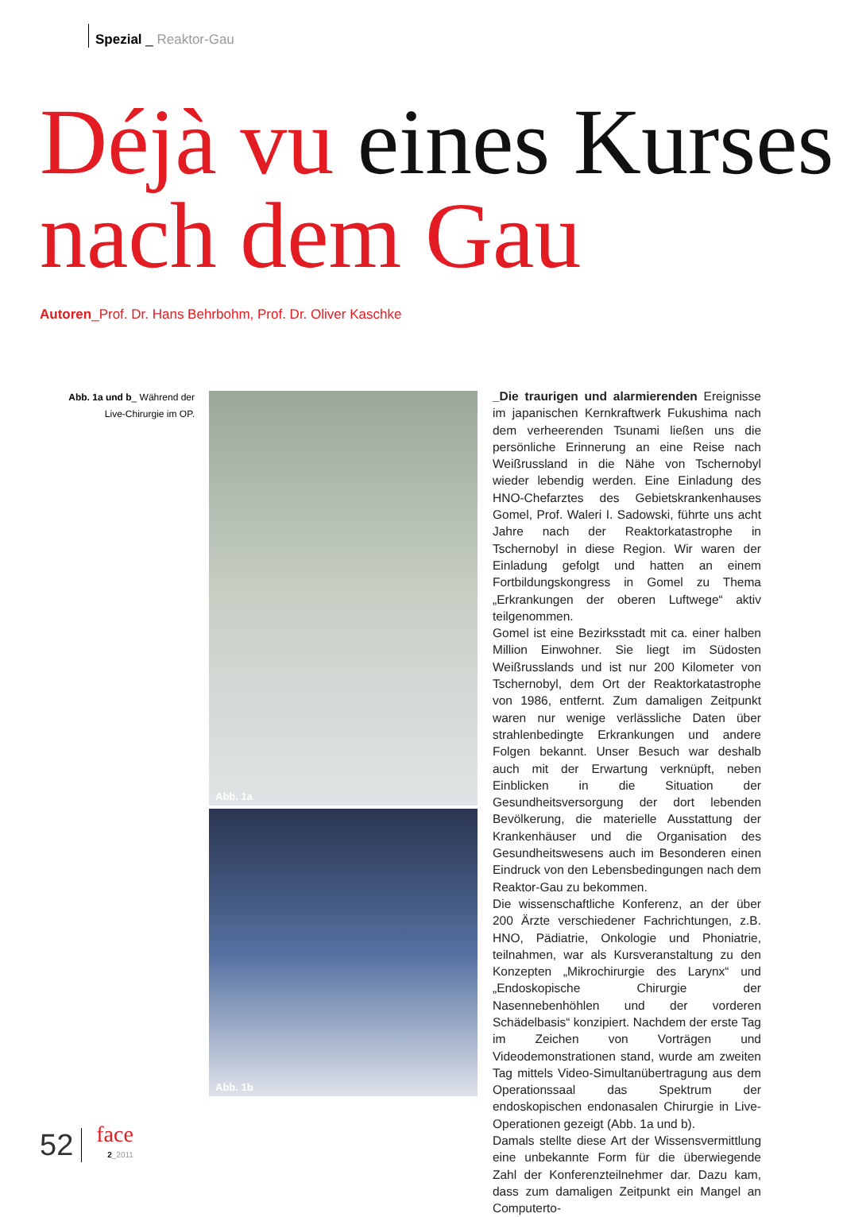Spezial _ Reaktor-Gau
Déjà vu eines Kurses
nach dem Gau
Autoren_Prof. Dr. Hans Behrbohm, Prof. Dr. Oliver Kaschke
Abb. 1a und b_ Während der Live-Chirurgie im OP.
Abb. 1a
Abb. 1b
_Die traurigen und alarmierenden Ereignisse im japanischen Kernkraftwerk Fukushima nach dem verheerenden Tsunami ließen uns die persönliche Erinnerung an eine Reise nach Weißrussland in die Nähe von Tschernobyl wieder lebendig werden. Eine Einladung des HNO-Chefarztes des Gebietskrankenhauses Gomel, Prof. Waleri I. Sadowski, führte uns acht Jahre nach der Reaktorkatastrophe in Tschernobyl in diese Region. Wir waren der Einladung gefolgt und hatten an einem Fortbildungskongress in Gomel zu Thema „Erkrankungen der oberen Luftwege“ aktiv teilgenommen.
Gomel ist eine Bezirksstadt mit ca. einer halben Million Einwohner. Sie liegt im Südosten Weißrusslands und ist nur 200 Kilometer von Tschernobyl, dem Ort der Reaktorkatastrophe von 1986, entfernt. Zum damaligen Zeitpunkt waren nur wenige verlässliche Daten über strahlenbedingte Erkrankungen und andere Folgen bekannt. Unser Besuch war deshalb auch mit der Erwartung verknüpft, neben Einblicken in die Situation der Gesundheitsversorgung der dort lebenden Bevölkerung, die materielle Ausstattung der Krankenhäuser und die Organisation des Gesundheitswesens auch im Besonderen einen Eindruck von den Lebensbedingungen nach dem Reaktor-Gau zu bekommen.
Die wissenschaftliche Konferenz, an der über 200 Ärzte verschiedener Fachrichtungen, z.B. HNO, Pädiatrie, Onkologie und Phoniatrie, teilnahmen, war als Kursveranstaltung zu den Konzepten „Mikrochirurgie des Larynx“ und „Endoskopische Chirurgie der Nasennebenhöhlen und der vorderen Schädelbasis“ konzipiert. Nachdem der erste Tag im Zeichen von Vorträgen und Videodemonstrationen stand, wurde am zweiten Tag mittels Video-Simultanübertragung aus dem Operationssaal das Spektrum der endoskopischen endonasalen Chirurgie in Live-Operationen gezeigt (Abb. 1a und b).
Damals stellte diese Art der Wissensvermittlung eine unbekannte Form für die überwiegende Zahl der Konferenzteilnehmer dar. Dazu kam, dass zum damaligen Zeitpunkt ein Mangel an Computerto-
52
face
2_2011